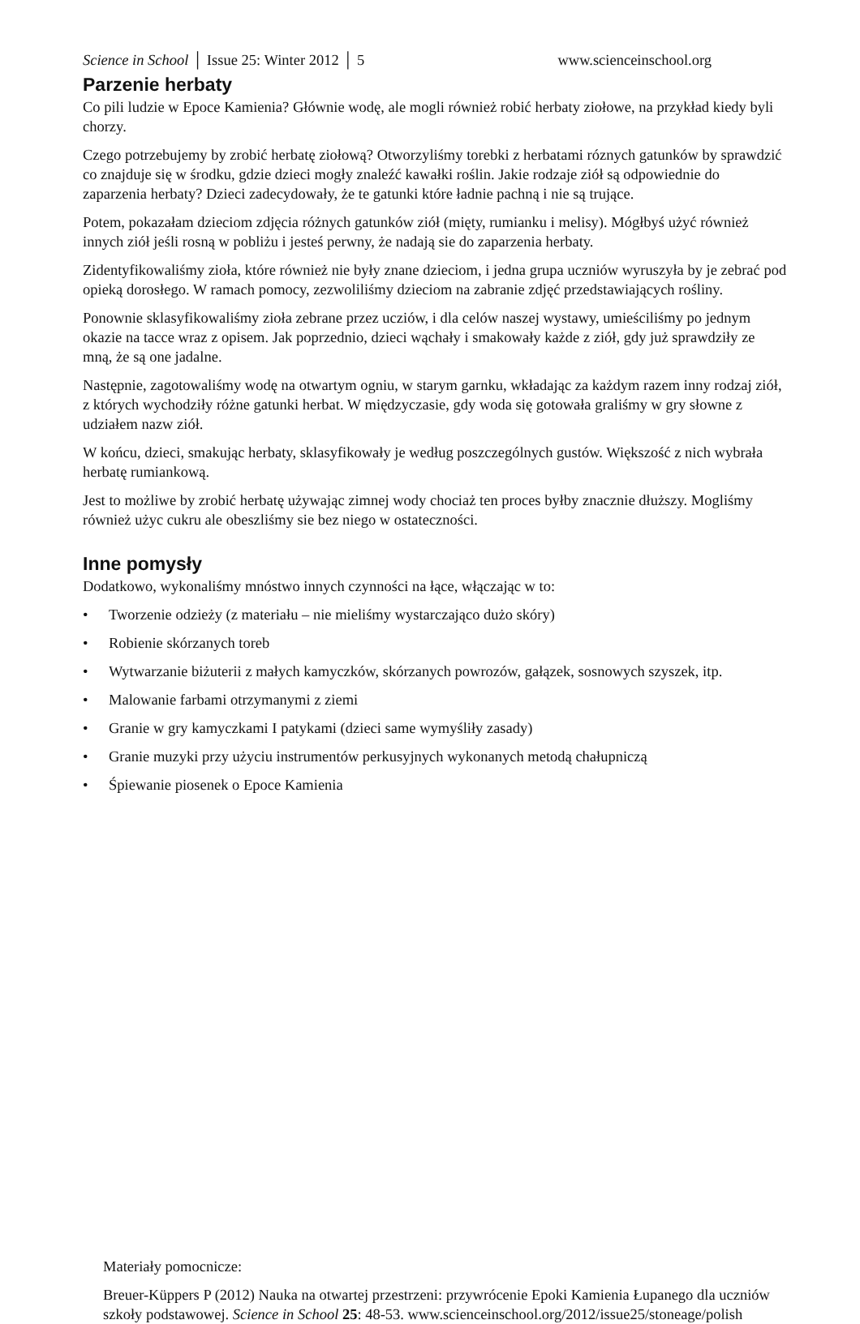Science in School │ Issue 25: Winter 2012 │ 5 www.scienceinschool.org
Parzenie herbaty
Co pili ludzie w Epoce Kamienia? Głównie wodę, ale mogli również robić herbaty ziołowe, na przykład kiedy byli chorzy.
Czego potrzebujemy by zrobić herbatę ziołową? Otworzyliśmy torebki z herbatami róznych gatunków by sprawdzić co znajduje się w środku, gdzie dzieci mogły znaleźć kawałki roślin. Jakie rodzaje ziół są odpowiednie do zaparzenia herbaty? Dzieci zadecydowały, że te gatunki które ładnie pachną i nie są trujące.
Potem, pokazałam dzieciom zdjęcia różnych gatunków ziół (mięty, rumianku i melisy). Mógłbyś użyć również innych ziół jeśli rosną w pobliżu i jesteś perwny, że nadają sie do zaparzenia herbaty.
Zidentyfikowaliśmy zioła, które również nie były znane dzieciom, i jedna grupa uczniów wyruszyła by je zebrać pod opieką dorosłego. W ramach pomocy, zezwoliliśmy dzieciom na zabranie zdjęć przedstawiających rośliny.
Ponownie sklasyfikowaliśmy zioła zebrane przez ucziów, i dla celów naszej wystawy, umieściliśmy po jednym okazie na tacce wraz z opisem. Jak poprzednio, dzieci wąchały i smakowały każde z ziół, gdy już sprawdziły ze mną, że są one jadalne.
Następnie, zagotowaliśmy wodę na otwartym ogniu, w starym garnku, wkładając za każdym razem inny rodzaj ziół, z których wychodziły różne gatunki herbat. W międzyczasie, gdy woda się gotowała graliśmy w gry słowne z udziałem nazw ziół.
W końcu, dzieci, smakując herbaty, sklasyfikowały je według poszczególnych gustów. Większość z nich wybrała herbatę rumiankową.
Jest to możliwe by zrobić herbatę używając zimnej wody chociaż ten proces byłby znacznie dłuższy. Mogliśmy również użyc cukru ale obeszliśmy sie bez niego w ostateczności.
Inne pomysły
Dodatkowo, wykonaliśmy mnóstwo innych czynności na łące, włączając w to:
• Tworzenie odzieży (z materiału – nie mieliśmy wystarczająco dużo skóry)
• Robienie skórzanych toreb
• Wytwarzanie biżuterii z małych kamyczków, skórzanych powrozów, gałązek, sosnowych szyszek, itp.
• Malowanie farbami otrzymanymi z ziemi
• Granie w gry kamyczkami I patykami (dzieci same wymyśliły zasady)
• Granie muzyki przy użyciu instrumentów perkusyjnych wykonanych metodą chałupniczą
• Śpiewanie piosenek o Epoce Kamienia
Materiały pomocnicze:
Breuer-Küppers P (2012) Nauka na otwartej przestrzeni: przywrócenie Epoki Kamienia Łupanego dla uczniów szkoły podstawowej. Science in School 25: 48-53. www.scienceinschool.org/2012/issue25/stoneage/polish